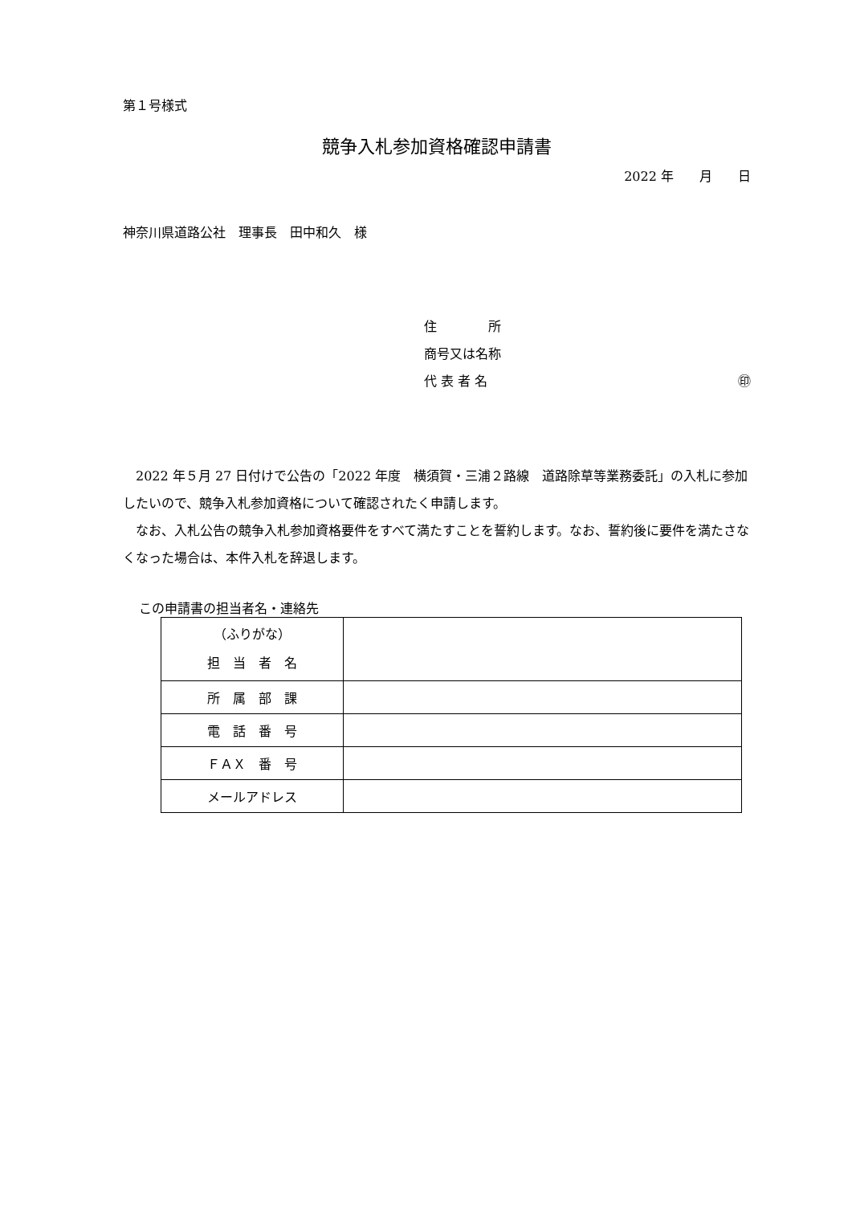第１号様式
競争入札参加資格確認申請書
2022 年　　月　　日
神奈川県道路公社　理事長　田中和久　様
住　　　　所
商号又は名称
代 表 者 名 ㊞
　2022 年５月 27 日付けで公告の「2022 年度　横須賀・三浦２路線　道路除草等業務委託」の入札に参加したいので、競争入札参加資格について確認されたく申請します。
　なお、入札公告の競争入札参加資格要件をすべて満たすことを誓約します。なお、誓約後に要件を満たさなくなった場合は、本件入札を辞退します。
この申請書の担当者名・連絡先
| （ふりがな） 担 当 者 名 | |
| 所 属 部 課 | |
| 電 話 番 号 | |
| ＦＡＸ 番 号 | |
| メールアドレス | |